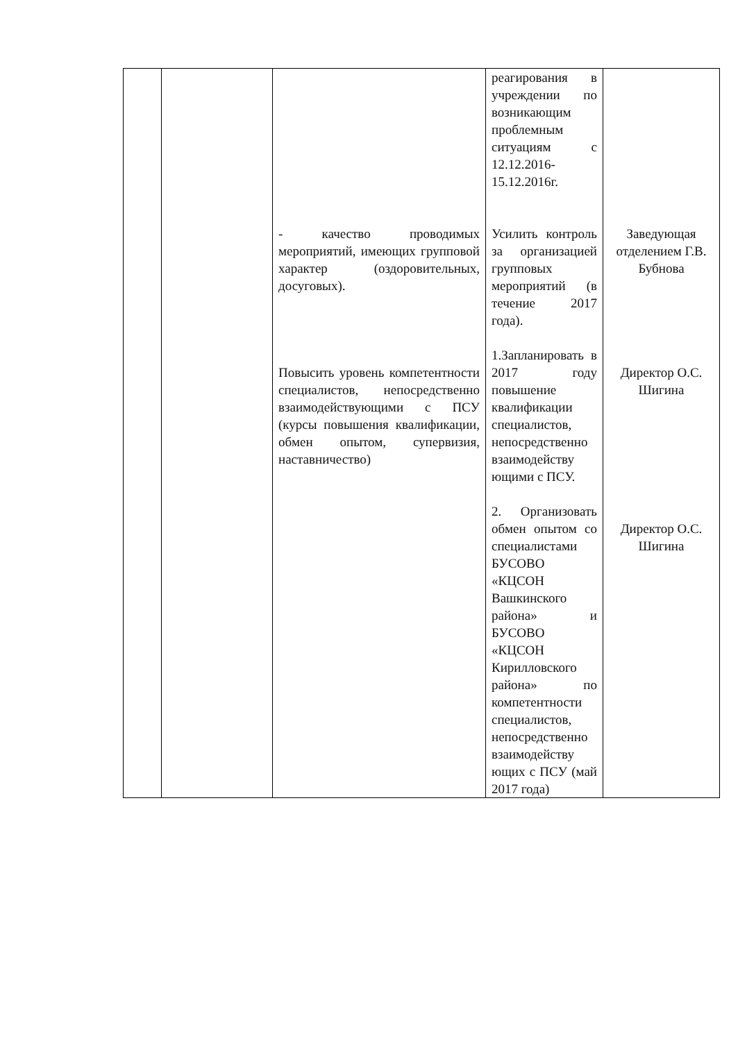| | | - качество проводимых мероприятий, имеющих групповой характер (оздоровительных, досуговых). Повысить уровень компетентности специалистов, непосредственно взаимодействующими с ПСУ (курсы повышения квалификации, обмен опытом, супервизия, наставничество) | реагирования в учреждении по возникающим проблемным ситуациям с 12.12.2016-15.12.2016г. Усилить контроль за организацией групповых мероприятий (в течение 2017 года). 1.Запланировать в 2017 году повышение квалификации специалистов, непосредственно взаимодейству ющими с ПСУ. 2. Организовать обмен опытом со специалистами БУСОВО «КЦСОН Вашкинского района» и БУСОВО «КЦСОН Кирилловского района» по компетентности специалистов, непосредственно взаимодейству ющих с ПСУ (май 2017 года) | Заведующая отделением Г.В. Бубнова Директор О.С. Шигина Директор О.С. Шигина |